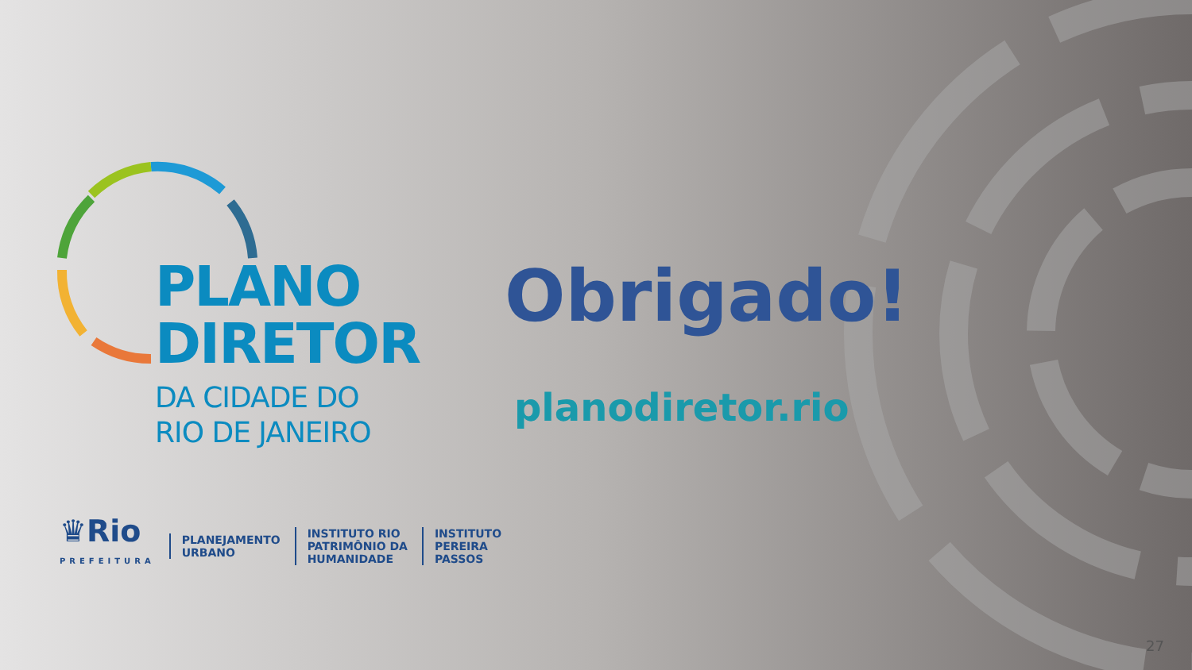PLANO
DIRETOR
DA CIDADE DO
RIO DE JANEIRO
Obrigado!
planodiretor.rio
♛Rio
PREFEITURA
PLANEJAMENTO
URBANO
INSTITUTO RIO
PATRIMÔNIO DA
HUMANIDADE
INSTITUTO
PEREIRA
PASSOS
27